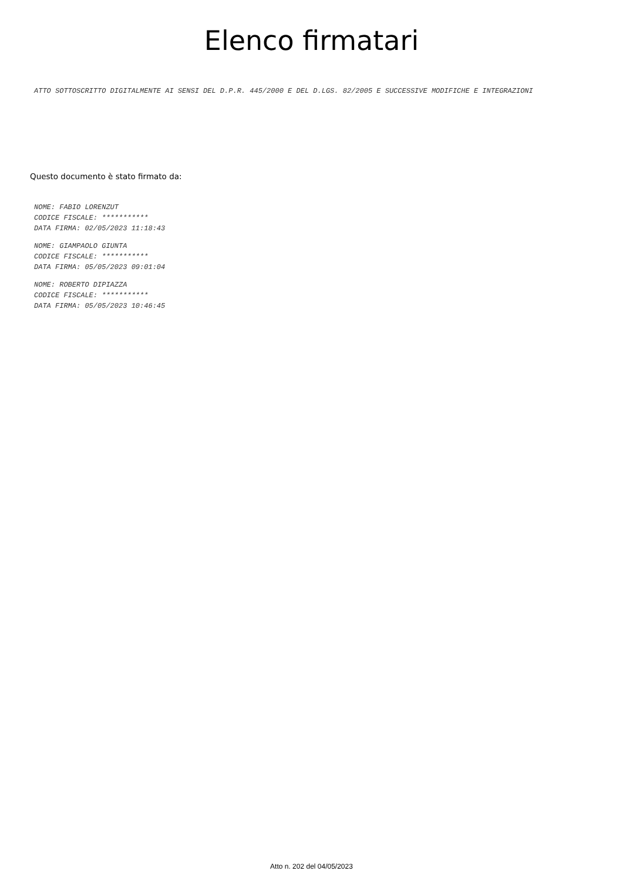Elenco firmatari
ATTO SOTTOSCRITTO DIGITALMENTE AI SENSI DEL D.P.R. 445/2000 E DEL D.LGS. 82/2005 E SUCCESSIVE MODIFICHE E INTEGRAZIONI
Questo documento è stato firmato da:
NOME: FABIO LORENZUT
CODICE FISCALE: ***********
DATA FIRMA: 02/05/2023 11:18:43
NOME: GIAMPAOLO GIUNTA
CODICE FISCALE: ***********
DATA FIRMA: 05/05/2023 09:01:04
NOME: ROBERTO DIPIAZZA
CODICE FISCALE: ***********
DATA FIRMA: 05/05/2023 10:46:45
Atto n. 202 del 04/05/2023